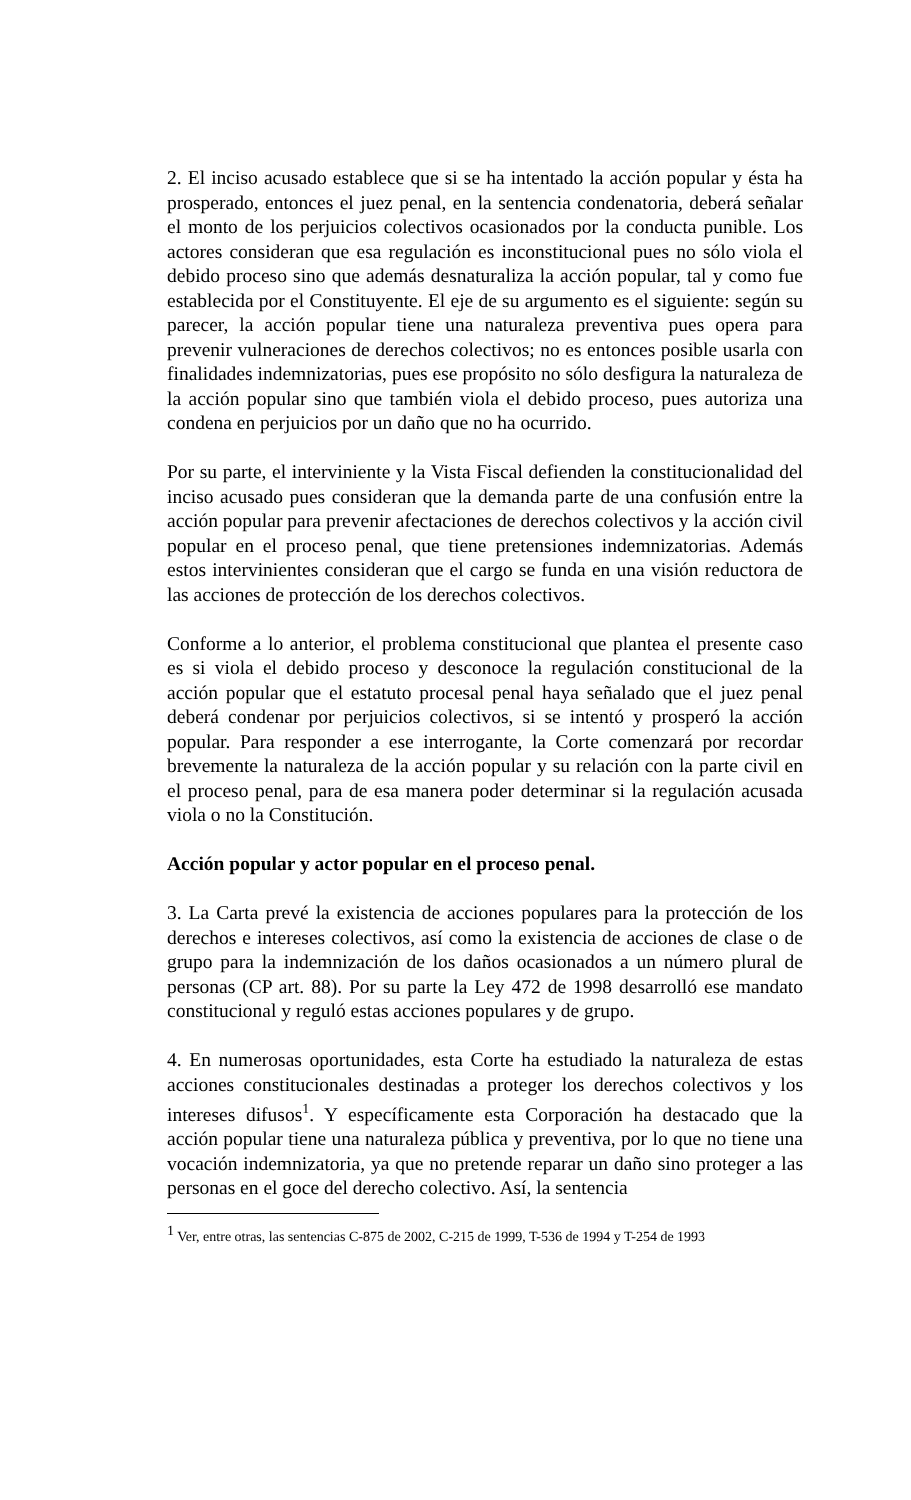2. El inciso acusado establece que si se ha intentado la acción popular y ésta ha prosperado, entonces el juez penal, en la sentencia condenatoria, deberá señalar el monto de los perjuicios colectivos ocasionados por la conducta punible. Los actores consideran que esa regulación es inconstitucional pues no sólo viola el debido proceso sino que además desnaturaliza la acción popular, tal y como fue establecida por el Constituyente. El eje de su argumento es el siguiente: según su parecer, la acción popular tiene una naturaleza preventiva pues opera para prevenir vulneraciones de derechos colectivos; no es entonces posible usarla con finalidades indemnizatorias, pues ese propósito no sólo desfigura la naturaleza de la acción popular sino que también viola el debido proceso, pues autoriza una condena en perjuicios por un daño que no ha ocurrido.
Por su parte, el interviniente y la Vista Fiscal defienden la constitucionalidad del inciso acusado pues consideran que la demanda parte de una confusión entre la acción popular para prevenir afectaciones de derechos colectivos y la acción civil popular en el proceso penal, que tiene pretensiones indemnizatorias. Además estos intervinientes consideran que el cargo se funda en una visión reductora de las acciones de protección de los derechos colectivos.
Conforme a lo anterior, el problema constitucional que plantea el presente caso es si viola el debido proceso y desconoce la regulación constitucional de la acción popular que el estatuto procesal penal haya señalado que el juez penal deberá condenar por perjuicios colectivos, si se intentó y prosperó la acción popular. Para responder a ese interrogante, la Corte comenzará por recordar brevemente la naturaleza de la acción popular y su relación con la parte civil en el proceso penal, para de esa manera poder determinar si la regulación acusada viola o no la Constitución.
Acción popular y actor popular en el proceso penal.
3. La Carta prevé la existencia de acciones populares para la protección de los derechos e intereses colectivos, así como la existencia de acciones de clase o de grupo para la indemnización de los daños ocasionados a un número plural de personas (CP art. 88). Por su parte la Ley 472 de 1998 desarrolló ese mandato constitucional y reguló estas acciones populares y de grupo.
4. En numerosas oportunidades, esta Corte ha estudiado la naturaleza de estas acciones constitucionales destinadas a proteger los derechos colectivos y los intereses difusos<sup>1</sup>. Y específicamente esta Corporación ha destacado que la acción popular tiene una naturaleza pública y preventiva, por lo que no tiene una vocación indemnizatoria, ya que no pretende reparar un daño sino proteger a las personas en el goce del derecho colectivo. Así, la sentencia
<sup>1</sup> Ver, entre otras, las sentencias C-875 de 2002, C-215 de 1999, T-536 de 1994 y T-254 de 1993